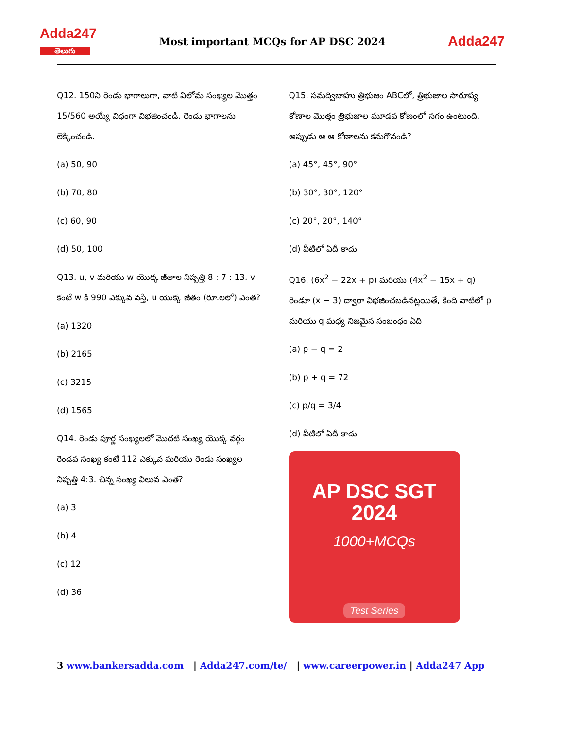Adda247
తెలుగు
Most important MCQs for AP DSC 2024
Adda247
Q12. 150ని రెండు భాగాలుగా, వాటి విలోమ సంఖ్యల మొత్తం 15/560 అయ్యే విధంగా విభజించండి. రెండు భాగాలను లెక్కించండి.
(a) 50, 90
(b) 70, 80
(c) 60, 90
(d) 50, 100
Q13. u, v మరియు w యొక్క జీతాల నిష్పత్తి 8 : 7 : 13. v కంటే w కి 990 ఎక్కువ వస్తే, u యొక్క జీతం (రూ.లలో) ఎంత?
(a) 1320
(b) 2165
(c) 3215
(d) 1565
Q14. రెండు పూర్ణ సంఖ్యలలో మొదటి సంఖ్య యొక్క వర్గం రెండవ సంఖ్య కంటే 112 ఎక్కువ మరియు రెండు సంఖ్యల నిష్పత్తి 4:3. చిన్న సంఖ్య విలువ ఎంత?
(a) 3
(b) 4
(c) 12
(d) 36
Q15. సమద్విబాహు త్రిభుజం ABCలో, త్రిభుజాల సారూప్య కోణాల మొత్తం త్రిభుజాల మూడవ కోణంలో సగం ఉంటుంది. అప్పుడు ఆ ఆ కోణాలను కనుగొనండి?
(a) 45°, 45°, 90°
(b) 30°, 30°, 120°
(c) 20°, 20°, 140°
(d) వీటిలో ఏదీ కాదు
Q16. (6x<sup>2</sup> − 22x + p) మరియు (4x<sup>2</sup> − 15x + q) రెండూ (x − 3) ద్వారా విభజించబడినట్లయితే, కింది వాటిలో p మరియు q మధ్య నిజమైన సంబంధం ఏది
(a) p − q = 2
(b) p + q = 72
(c) p/q = 3/4
(d) వీటిలో ఏదీ కాదు
AP DSC SGT
2024
1000+MCQs
Test Series
3 www.bankersadda.com | Adda247.com/te/ | www.careerpower.in | Adda247 App